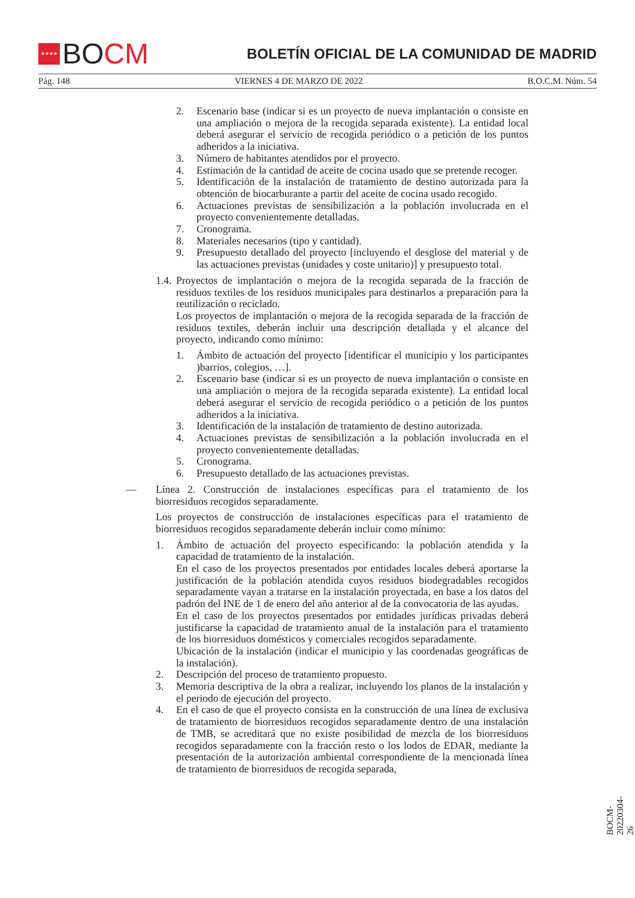★★★★
BO CM
BOLETÍN OFICIAL DE LA COMUNIDAD DE MADRID
Pág. 148 VIERNES 4 DE MARZO DE 2022 B.O.C.M. Núm. 54
2. Escenario base (indicar si es un proyecto de nueva implantación o consiste en una ampliación o mejora de la recogida separada existente). La entidad local deberá asegurar el servicio de recogida periódico o a petición de los puntos adheridos a la iniciativa.
3. Número de habitantes atendidos por el proyecto.
4. Estimación de la cantidad de aceite de cocina usado que se pretende recoger.
5. Identificación de la instalación de tratamiento de destino autorizada para la obtención de biocarburante a partir del aceite de cocina usado recogido.
6. Actuaciones previstas de sensibilización a la población involucrada en el proyecto convenientemente detalladas.
7. Cronograma.
8. Materiales necesarios (tipo y cantidad).
9. Presupuesto detallado del proyecto [incluyendo el desglose del material y de las actuaciones previstas (unidades y coste unitario)] y presupuesto total.
1.4. Proyectos de implantación o mejora de la recogida separada de la fracción de residuos textiles de los residuos municipales para destinarlos a preparación para la reutilización o reciclado.
Los proyectos de implantación o mejora de la recogida separada de la fracción de residuos textiles, deberán incluir una descripción detallada y el alcance del proyecto, indicando como mínimo:
1. Ámbito de actuación del proyecto [identificar el municipio y los participantes )barrios, colegios, …].
2. Escenario base (indicar si es un proyecto de nueva implantación o consiste en una ampliación o mejora de la recogida separada existente). La entidad local deberá asegurar el servicio de recogida periódico o a petición de los puntos adheridos a la iniciativa.
3. Identificación de la instalación de tratamiento de destino autorizada.
4. Actuaciones previstas de sensibilización a la población involucrada en el proyecto convenientemente detalladas.
5. Cronograma.
6. Presupuesto detallado de las actuaciones previstas.
— Línea 2. Construcción de instalaciones específicas para el tratamiento de los biorresiduos recogidos separadamente.
Los proyectos de construcción de instalaciones específicas para el tratamiento de biorresiduos recogidos separadamente deberán incluir como mínimo:
1. Ámbito de actuación del proyecto especificando: la población atendida y la capacidad de tratamiento de la instalación.
En el caso de los proyectos presentados por entidades locales deberá aportarse la justificación de la población atendida cuyos residuos biodegradables recogidos separadamente vayan a tratarse en la instalación proyectada, en base a los datos del padrón del INE de 1 de enero del año anterior al de la convocatoria de las ayudas.
En el caso de los proyectos presentados por entidades jurídicas privadas deberá justificarse la capacidad de tratamiento anual de la instalación para el tratamiento de los biorresiduos domésticos y comerciales recogidos separadamente.
Ubicación de la instalación (indicar el municipio y las coordenadas geográficas de la instalación).
2. Descripción del proceso de tratamiento propuesto.
3. Memoria descriptiva de la obra a realizar, incluyendo los planos de la instalación y el periodo de ejecución del proyecto.
4. En el caso de que el proyecto consista en la construcción de una línea de exclusiva de tratamiento de biorresiduos recogidos separadamente dentro de una instalación de TMB, se acreditará que no existe posibilidad de mezcla de los biorresiduos recogidos separadamente con la fracción resto o los lodos de EDAR, mediante la presentación de la autorización ambiental correspondiente de la mencionada línea de tratamiento de biorresiduos de recogida separada,
BOCM-20220304-26